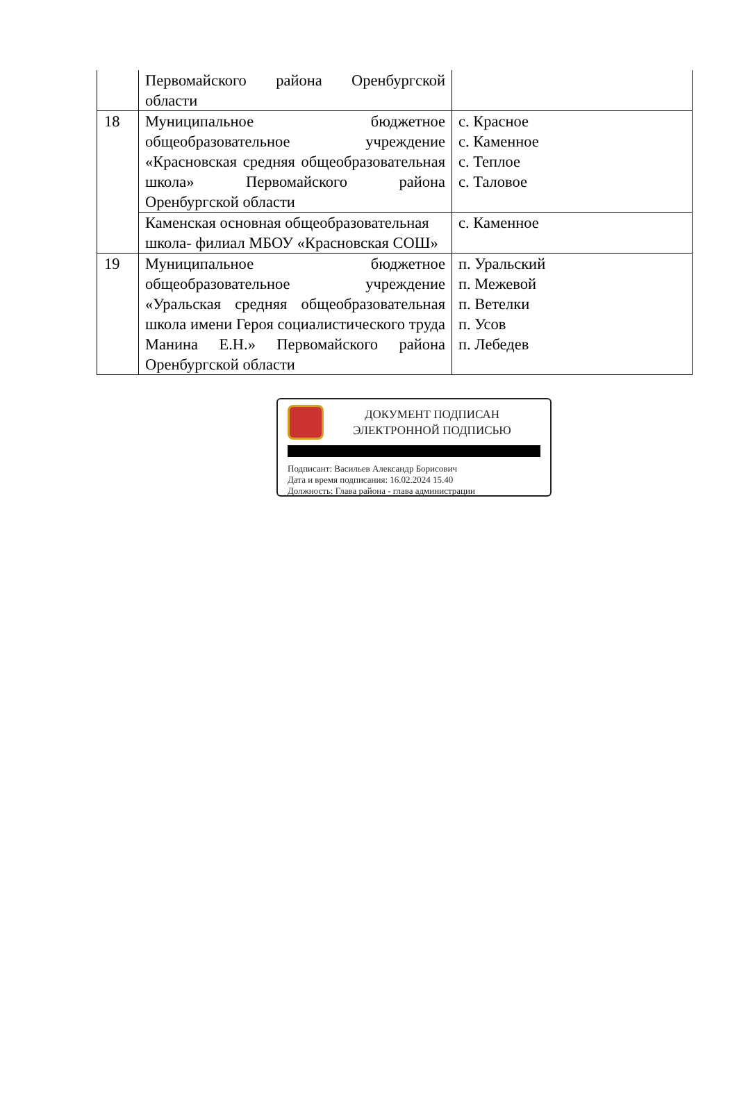| | Первомайского района Оренбургской области | |
| 18 | Муниципальное бюджетное общеобразовательное учреждение «Красновская средняя общеобразовательная школа» Первомайского района Оренбургской области | с. Красное с. Каменное с. Теплое с. Таловое |
| | Каменская основная общеобразовательная школа- филиал МБОУ «Красновская СОШ» | с. Каменное |
| 19 | Муниципальное бюджетное общеобразовательное учреждение «Уральская средняя общеобразовательная школа имени Героя социалистического труда Манина Е.Н.» Первомайского района Оренбургской области | п. Уральский п. Межевой п. Ветелки п. Усов п. Лебедев |
ДОКУМЕНТ ПОДПИСАН
ЭЛЕКТРОННОЙ ПОДПИСЬЮ
Подписант: Васильев Александр Борисович
Дата и время подписания: 16.02.2024 15.40
Должность: Глава района - глава администрации